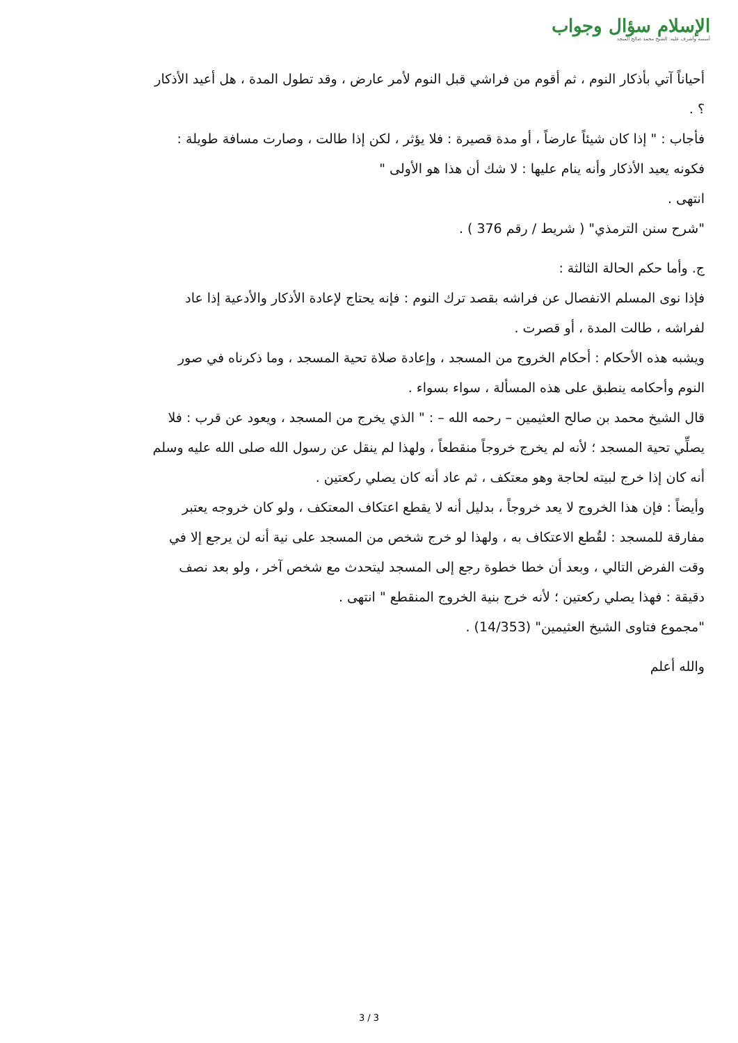الإسلام سؤال وجواب
أسسه وأشرف عليه: الشيخ محمد صالح المنجد
أحياناً آتي بأذكار النوم ، ثم أقوم من فراشي قبل النوم لأمر عارض ، وقد تطول المدة ، هل أعيد الأذكار ؟ .
فأجاب : " إذا كان شيئاً عارضاً ، أو مدة قصيرة : فلا يؤثر ، لكن إذا طالت ، وصارت مسافة طويلة : فكونه يعيد الأذكار وأنه ينام عليها : لا شك أن هذا هو الأولى "
انتهى .
"شرح سنن الترمذي" ( شريط / رقم 376 ) .
ج. وأما حكم الحالة الثالثة :
فإذا نوى المسلم الانفصال عن فراشه بقصد ترك النوم : فإنه يحتاج لإعادة الأذكار والأدعية إذا عاد لفراشه ، طالت المدة ، أو قصرت .
ويشبه هذه الأحكام : أحكام الخروج من المسجد ، وإعادة صلاة تحية المسجد ، وما ذكرناه في صور النوم وأحكامه ينطبق على هذه المسألة ، سواء بسواء .
قال الشيخ محمد بن صالح العثيمين – رحمه الله – : " الذي يخرج من المسجد ، ويعود عن قرب : فلا يصلِّي تحية المسجد ؛ لأنه لم يخرج خروجاً منقطعاً ، ولهذا لم ينقل عن رسول الله صلى الله عليه وسلم أنه كان إذا خرج لبيته لحاجة وهو معتكف ، ثم عاد أنه كان يصلي ركعتين .
وأيضاً : فإن هذا الخروج لا يعد خروجاً ، بدليل أنه لا يقطع اعتكاف المعتكف ، ولو كان خروجه يعتبر مفارقة للمسجد : لقُطع الاعتكاف به ، ولهذا لو خرج شخص من المسجد على نية أنه لن يرجع إلا في وقت الفرض التالي ، وبعد أن خطا خطوة رجع إلى المسجد ليتحدث مع شخص آخر ، ولو بعد نصف دقيقة : فهذا يصلي ركعتين ؛ لأنه خرج بنية الخروج المنقطع " انتهى .
"مجموع فتاوى الشيخ العثيمين" (14/353) .
والله أعلم
3 / 3